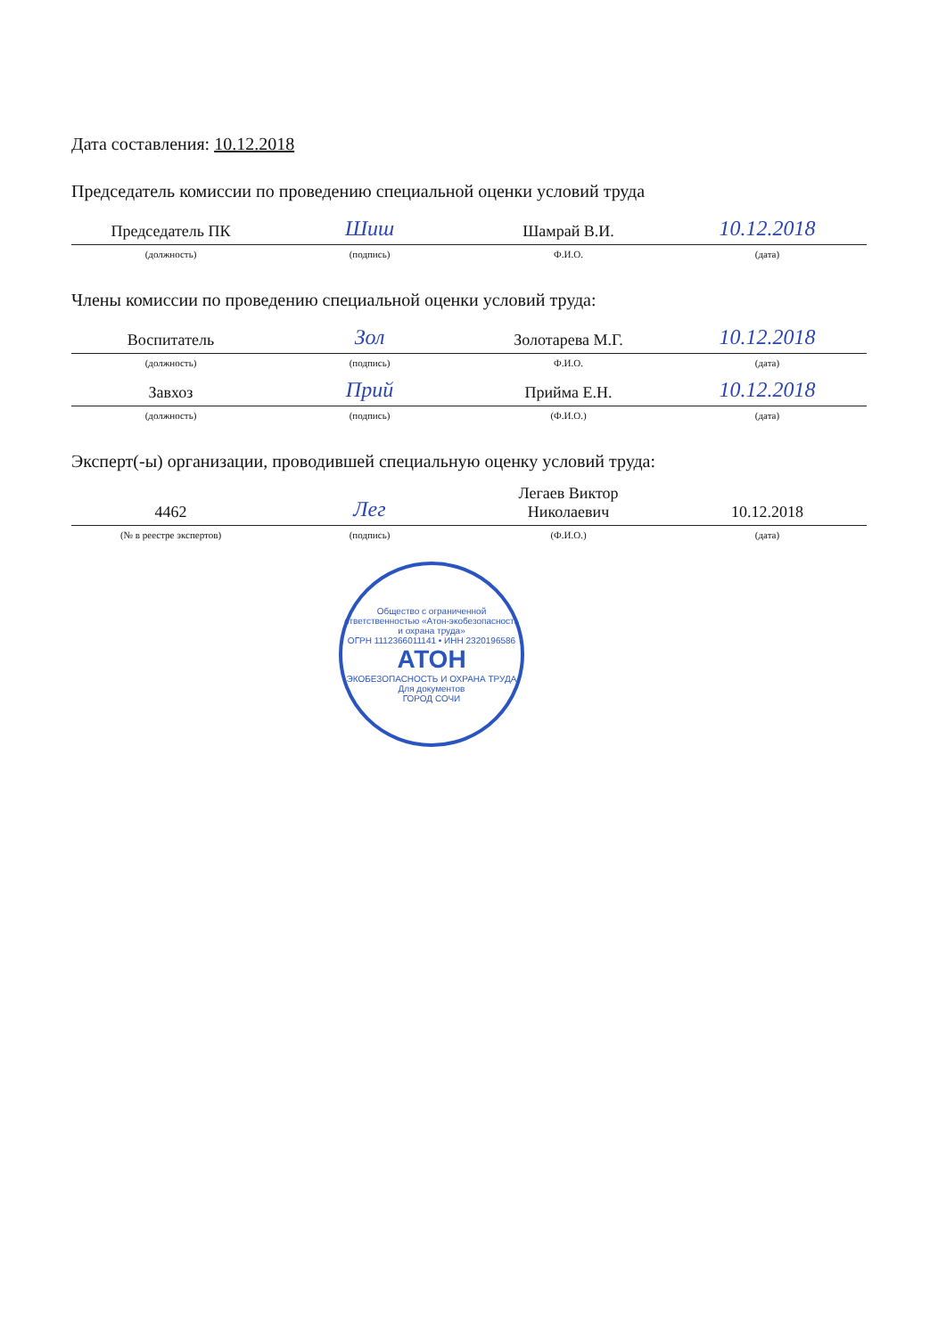Дата составления: 10.12.2018
Председатель комиссии по проведению специальной оценки условий труда
| Председатель ПК | Шиш | Шамрай В.И. | 10.12.2018 |
| (должность) | (подпись) | Ф.И.О. | (дата) |
Члены комиссии по проведению специальной оценки условий труда:
| Воспитатель | Зол | Золотарева М.Г. | 10.12.2018 |
| (должность) | (подпись) | Ф.И.О. | (дата) |
| Завхоз | Прий | Прийма Е.Н. | 10.12.2018 |
| (должность) | (подпись) | (Ф.И.О.) | (дата) |
Эксперт(-ы) организации, проводившей специальную оценку условий труда:
| 4462 | Лег | Легаев Виктор Николаевич | 10.12.2018 |
| (№ в реестре экспертов) | (подпись) | (Ф.И.О.) | (дата) |
Общество с ограниченной ответственностью «Атон-экобезопасность и охрана труда»
ОГРН 1112366011141 • ИНН 2320196586
АТОН
ЭКОБЕЗОПАСНОСТЬ И ОХРАНА ТРУДА
Для документов
ГОРОД СОЧИ